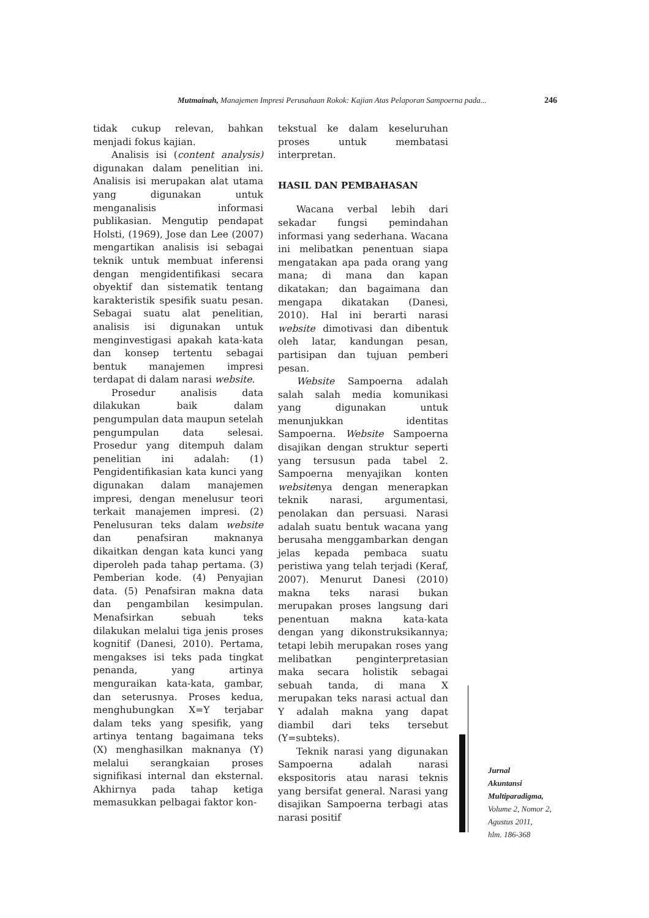Mutmainah, Manajemen Impresi Perusahaan Rokok: Kajian Atas Pelaporan Sampoerna pada... 246
tidak cukup relevan, bahkan menjadi fokus kajian.
Analisis isi (content analysis) digunakan dalam penelitian ini. Analisis isi merupakan alat utama yang digunakan untuk menganalisis informasi publikasian. Mengutip pendapat Holsti, (1969), Jose dan Lee (2007) mengartikan analisis isi sebagai teknik untuk membuat inferensi dengan mengidentifikasi secara obyektif dan sistematik tentang karakteristik spesifik suatu pesan. Sebagai suatu alat penelitian, analisis isi digunakan untuk menginvestigasi apakah kata-kata dan konsep tertentu sebagai bentuk manajemen impresi terdapat di dalam narasi website.
Prosedur analisis data dilakukan baik dalam pengumpulan data maupun setelah pengumpulan data selesai. Prosedur yang ditempuh dalam penelitian ini adalah: (1) Pengidentifikasian kata kunci yang digunakan dalam manajemen impresi, dengan menelusur teori terkait manajemen impresi. (2) Penelusuran teks dalam website dan penafsiran maknanya dikaitkan dengan kata kunci yang diperoleh pada tahap pertama. (3) Pemberian kode. (4) Penyajian data. (5) Penafsiran makna data dan pengambilan kesimpulan. Menafsirkan sebuah teks dilakukan melalui tiga jenis proses kognitif (Danesi, 2010). Pertama, mengakses isi teks pada tingkat penanda, yang artinya menguraikan kata-kata, gambar, dan seterusnya. Proses kedua, menghubungkan X=Y terjabar dalam teks yang spesifik, yang artinya tentang bagaimana teks (X) menghasilkan maknanya (Y) melalui serangkaian proses signifikasi internal dan eksternal. Akhirnya pada tahap ketiga memasukkan pelbagai faktor kon-
tekstual ke dalam keseluruhan proses untuk membatasi interpretan.
HASIL DAN PEMBAHASAN
Wacana verbal lebih dari sekadar fungsi pemindahan informasi yang sederhana. Wacana ini melibatkan penentuan siapa mengatakan apa pada orang yang mana; di mana dan kapan dikatakan; dan bagaimana dan mengapa dikatakan (Danesi, 2010). Hal ini berarti narasi website dimotivasi dan dibentuk oleh latar, kandungan pesan, partisipan dan tujuan pemberi pesan.
Website Sampoerna adalah salah salah media komunikasi yang digunakan untuk menunjukkan identitas Sampoerna. Website Sampoerna disajikan dengan struktur seperti yang tersusun pada tabel 2. Sampoerna menyajikan konten websitenya dengan menerapkan teknik narasi, argumentasi, penolakan dan persuasi. Narasi adalah suatu bentuk wacana yang berusaha menggambarkan dengan jelas kepada pembaca suatu peristiwa yang telah terjadi (Keraf, 2007). Menurut Danesi (2010) makna teks narasi bukan merupakan proses langsung dari penentuan makna kata-kata dengan yang dikonstruksikannya; tetapi lebih merupakan roses yang melibatkan penginterpretasian maka secara holistik sebagai sebuah tanda, di mana X merupakan teks narasi actual dan Y adalah makna yang dapat diambil dari teks tersebut (Y=subteks).
Teknik narasi yang digunakan Sampoerna adalah narasi ekspositoris atau narasi teknis yang bersifat general. Narasi yang disajikan Sampoerna terbagi atas narasi positif
Jurnal
Akuntansi
Multiparadigma,
Volume 2, Nomor 2,
Agustus 2011,
hlm. 186-368